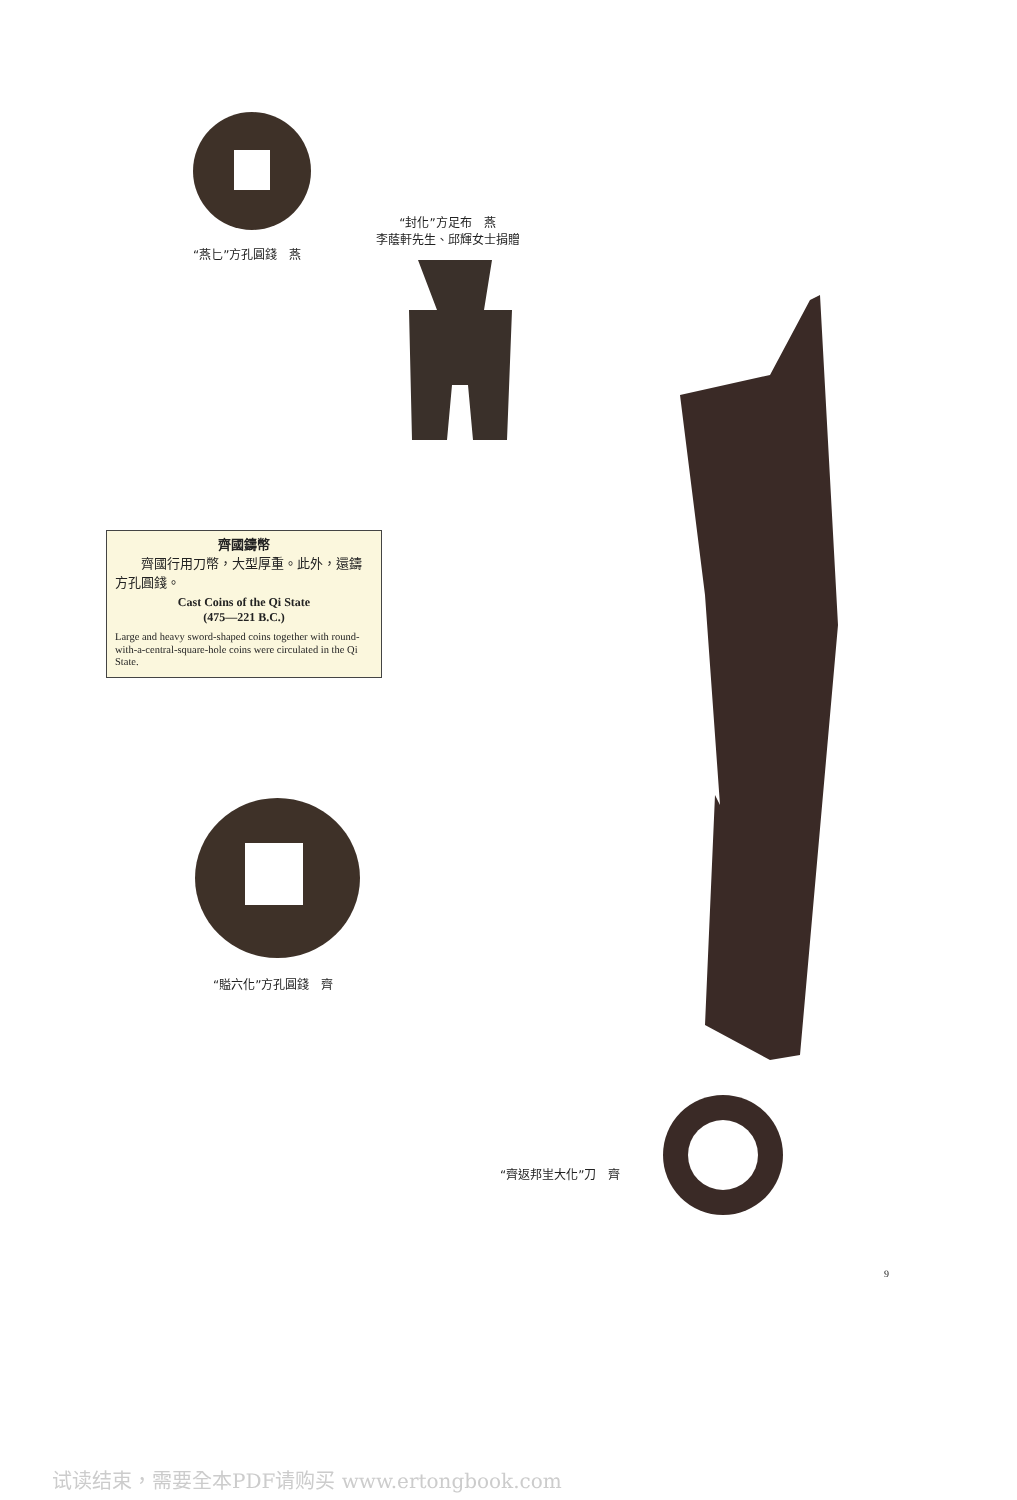“燕匕”方孔圓錢　燕
“封化”方足布　燕
李蔭軒先生、邱輝女士捐贈
齊國鑄幣
　　齊國行用刀幣，大型厚重。此外，還鑄方孔圓錢。
Cast Coins of the Qi State
(475—221 B.C.)
Large and heavy sword-shaped coins together with round-with-a-central-square-hole coins were circulated in the Qi State.
“賹六化”方孔圓錢　齊
“齊返邦㞷大化”刀　齊
9
试读结束，需要全本PDF请购买 www.ertongbook.com